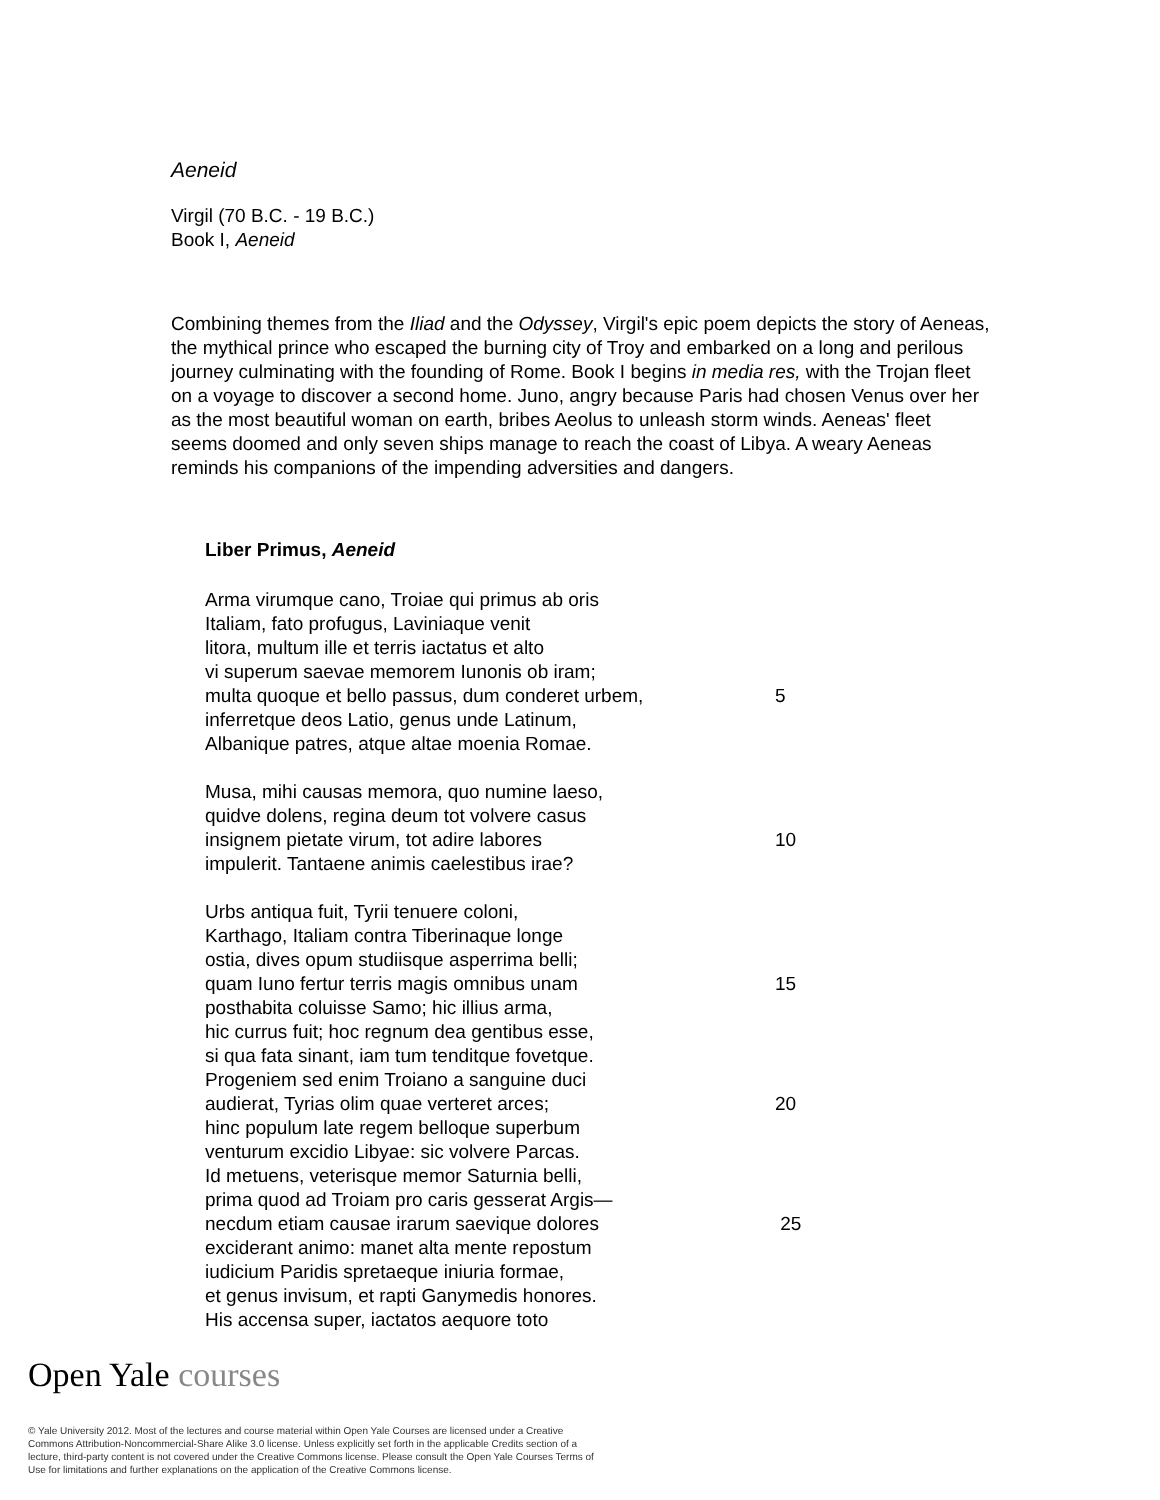Aeneid
Virgil (70 B.C. - 19 B.C.)
Book I, Aeneid
Combining themes from the Iliad and the Odyssey, Virgil's epic poem depicts the story of Aeneas, the mythical prince who escaped the burning city of Troy and embarked on a long and perilous journey culminating with the founding of Rome. Book I begins in media res, with the Trojan fleet on a voyage to discover a second home. Juno, angry because Paris had chosen Venus over her as the most beautiful woman on earth, bribes Aeolus to unleash storm winds. Aeneas' fleet seems doomed and only seven ships manage to reach the coast of Libya. A weary Aeneas reminds his companions of the impending adversities and dangers.
Liber Primus, Aeneid
Arma virumque cano, Troiae qui primus ab oris
Italiam, fato profugus, Laviniaque venit
litora, multum ille et terris iactatus et alto
vi superum saevae memorem Iunonis ob iram;
multa quoque et bello passus, dum conderet urbem, 5
inferretque deos Latio, genus unde Latinum,
Albanique patres, atque altae moenia Romae.
Musa, mihi causas memora, quo numine laeso,
quidve dolens, regina deum tot volvere casus
insignem pietate virum, tot adire labores 10
impulerit. Tantaene animis caelestibus irae?
Urbs antiqua fuit, Tyrii tenuere coloni,
Karthago, Italiam contra Tiberinaque longe
ostia, dives opum studiisque asperrima belli;
quam Iuno fertur terris magis omnibus unam 15
posthabita coluisse Samo; hic illius arma,
hic currus fuit; hoc regnum dea gentibus esse,
si qua fata sinant, iam tum tenditque fovetque.
Progeniem sed enim Troiano a sanguine duci
audierat, Tyrias olim quae verteret arces; 20
hinc populum late regem belloque superbum
venturum excidio Libyae: sic volvere Parcas.
Id metuens, veterisque memor Saturnia belli,
prima quod ad Troiam pro caris gesserat Argis—
necdum etiam causae irarum saevique dolores 25
exciderant animo: manet alta mente repostum
iudicium Paridis spretaeque iniuria formae,
et genus invisum, et rapti Ganymedis honores.
His accensa super, iactatos aequore toto
Open Yale courses
© Yale University 2012. Most of the lectures and course material within Open Yale Courses are licensed under a Creative Commons Attribution-Noncommercial-Share Alike 3.0 license. Unless explicitly set forth in the applicable Credits section of a lecture, third-party content is not covered under the Creative Commons license. Please consult the Open Yale Courses Terms of Use for limitations and further explanations on the application of the Creative Commons license.